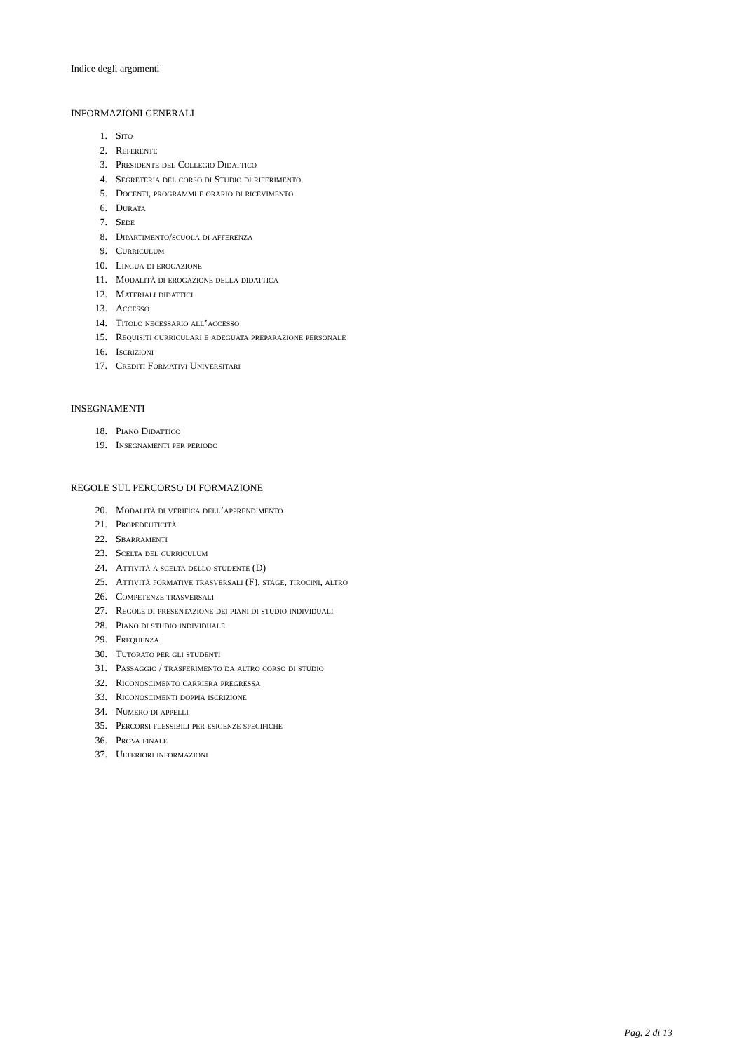Indice degli argomenti
INFORMAZIONI GENERALI
1. Sito
2. Referente
3. Presidente del Collegio Didattico
4. Segreteria del corso di Studio di riferimento
5. Docenti, programmi e orario di ricevimento
6. Durata
7. Sede
8. Dipartimento/scuola di afferenza
9. Curriculum
10. Lingua di erogazione
11. Modalità di erogazione della didattica
12. Materiali didattici
13. Accesso
14. Titolo necessario all’accesso
15. Requisiti curriculari e adeguata preparazione personale
16. Iscrizioni
17. Crediti Formativi Universitari
INSEGNAMENTI
18. Piano Didattico
19. Insegnamenti per periodo
REGOLE SUL PERCORSO DI FORMAZIONE
20. Modalità di verifica dell’apprendimento
21. Propedeuticità
22. Sbarramenti
23. Scelta del curriculum
24. Attività a scelta dello studente (D)
25. Attività formative trasversali (F), stage, tirocini, altro
26. Competenze trasversali
27. Regole di presentazione dei piani di studio individuali
28. Piano di studio individuale
29. Frequenza
30. Tutorato per gli studenti
31. Passaggio / trasferimento da altro corso di studio
32. Riconoscimento carriera pregressa
33. Riconoscimenti doppia iscrizione
34. Numero di appelli
35. Percorsi flessibili per esigenze specifiche
36. Prova finale
37. Ulteriori informazioni
Pag. 2 di 13